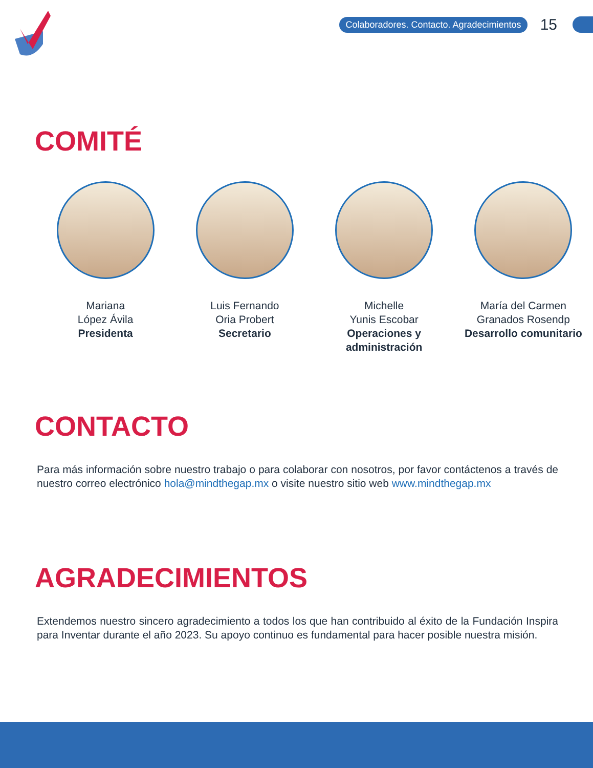Colaboradores. Contacto. Agradecimientos 15
COMITÉ
Mariana
López Ávila
Presidenta
Luis Fernando
Oria Probert
Secretario
Michelle
Yunis Escobar
Operaciones y administración
María del Carmen
Granados Rosendp
Desarrollo comunitario
CONTACTO
Para más información sobre nuestro trabajo o para colaborar con nosotros, por favor contáctenos a través de nuestro correo electrónico hola@mindthegap.mx o visite nuestro sitio web www.mindthegap.mx
AGRADECIMIENTOS
Extendemos nuestro sincero agradecimiento a todos los que han contribuido al éxito de la Fundación Inspira para Inventar durante el año 2023. Su apoyo continuo es fundamental para hacer posible nuestra misión.